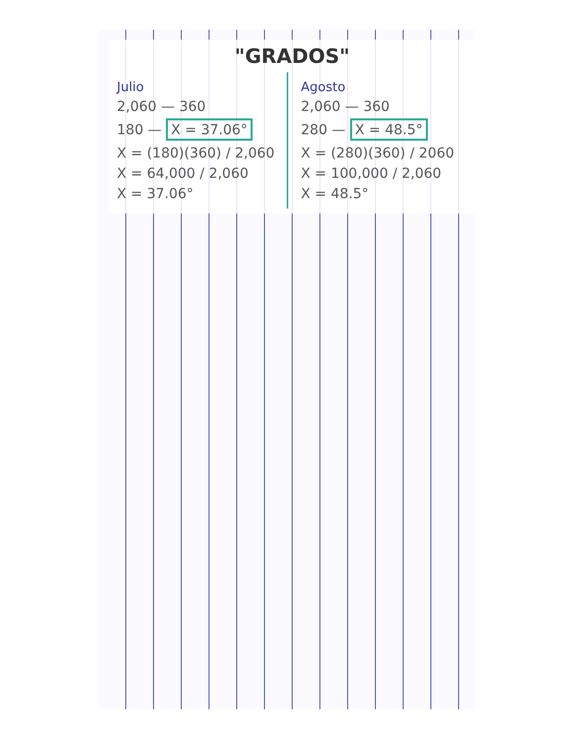"GRADOS"
Julio
2,060 — 360
180 — X = 37.06°
X = (180)(360) / 2,060
X = 64,000 / 2,060
X = 37.06°
Agosto
2,060 — 360
280 — X = 48.5°
X = (280)(360) / 2060
X = 100,000 / 2,060
X = 48.5°